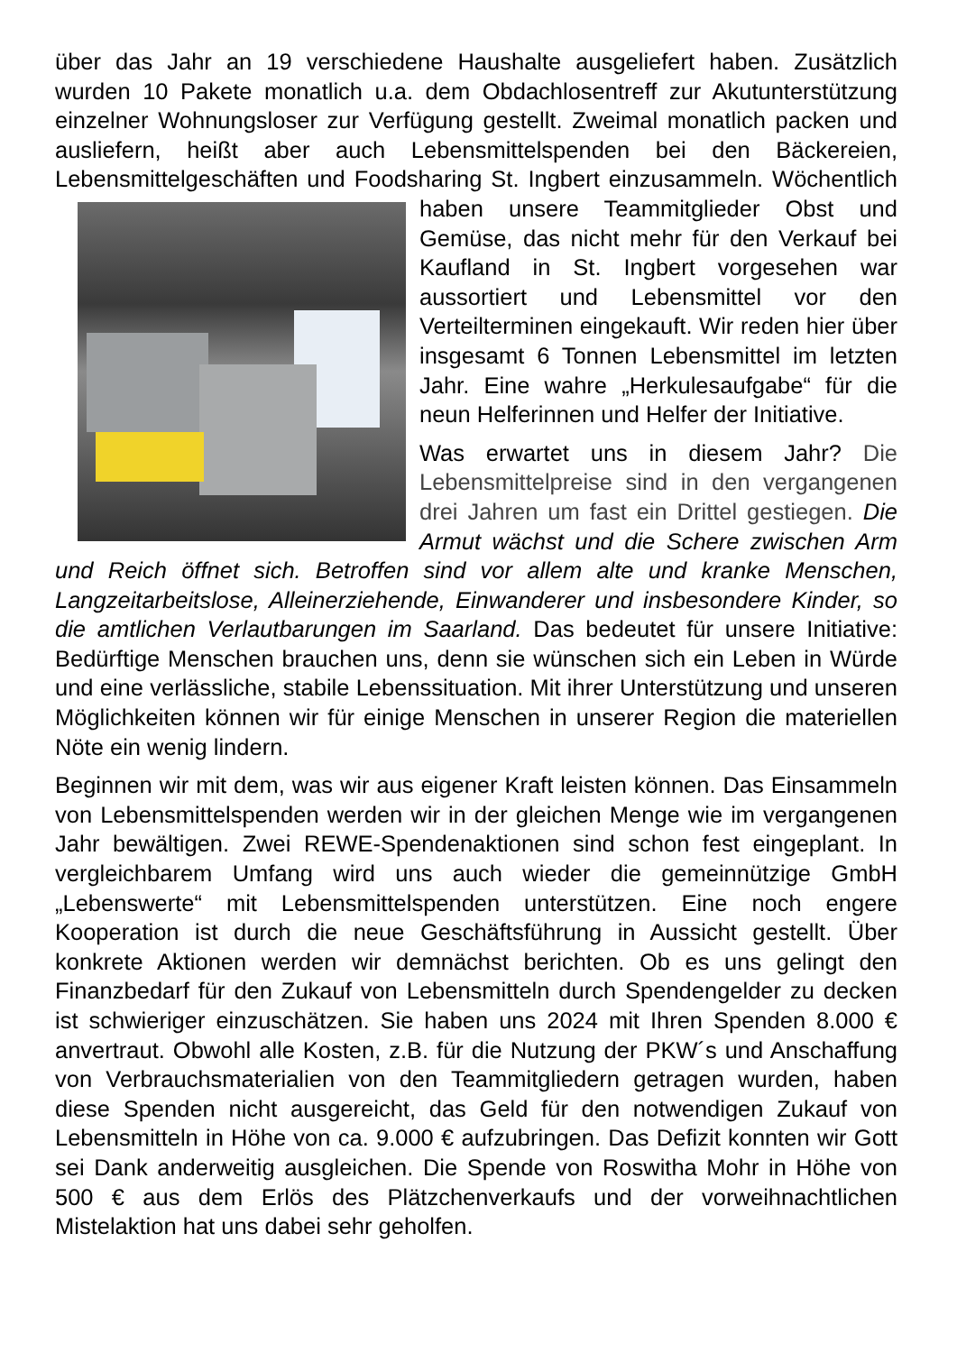über das Jahr an 19 verschiedene Haushalte ausgeliefert haben. Zusätzlich wurden 10 Pakete monatlich u.a. dem Obdachlosentreff zur Akutunter­stützung einzelner Wohnungsloser zur Verfügung gestellt. Zweimal monatlich packen und ausliefern, heißt aber auch Lebensmittelspenden bei den Bäckereien, Lebensmittelgeschäften und Foodsharing St. Ingbert einzusammeln. Wöchentlich haben unsere Teammitglieder Obst und Gemüse, das nicht mehr für den Verkauf bei Kaufland in St. Ingbert vorgesehen war aussortiert und Lebensmittel vor den Verteilterminen eingekauft. Wir reden hier über insgesamt 6 Tonnen Lebensmittel im letzten Jahr. Eine wahre „Herkulesaufgabe“ für die neun Helferinnen und Helfer der Initiative.
Was erwartet uns in diesem Jahr? Die Lebensmittelpreise sind in den vergan­genen drei Jahren um fast ein Drittel gestiegen. Die Armut wächst und die Schere zwischen Arm und Reich öffnet sich. Betroffen sind vor allem alte und kranke Menschen, Langzeitarbeitslose, Alleinerziehende, Einwanderer und insbesondere Kinder, so die amtlichen Verlautbarungen im Saarland. Das bedeutet für unsere Initiative: Bedürftige Menschen brauchen uns, denn sie wünschen sich ein Leben in Würde und eine verlässliche, stabile Lebenssituation. Mit ihrer Unterstützung und unseren Möglichkeiten können wir für einige Menschen in unserer Region die materiellen Nöte ein wenig lindern.
Beginnen wir mit dem, was wir aus eigener Kraft leisten können. Das Einsammeln von Lebensmittelspenden werden wir in der gleichen Menge wie im vergangenen Jahr bewältigen. Zwei REWE-Spendenaktionen sind schon fest eingeplant. In vergleichbarem Umfang wird uns auch wieder die gemeinnützige GmbH „Lebenswerte“ mit Lebensmittelspenden unter­stützen. Eine noch engere Kooperation ist durch die neue Geschäfts­führung in Aussicht gestellt. Über konkrete Aktionen werden wir demnächst berichten. Ob es uns gelingt den Finanzbedarf für den Zukauf von Lebensmitteln durch Spendengelder zu decken ist schwieriger einzu­schätzen. Sie haben uns 2024 mit Ihren Spenden 8.000 € anvertraut. Obwohl alle Kosten, z.B. für die Nutzung der PKW´s und Anschaffung von Verbrauchsmaterialien von den Teammitgliedern getragen wurden, haben diese Spenden nicht ausgereicht, das Geld für den notwendigen Zukauf von Lebensmitteln in Höhe von ca. 9.000 € aufzubringen. Das Defizit konnten wir Gott sei Dank anderweitig ausgleichen. Die Spende von Roswitha Mohr in Höhe von 500 € aus dem Erlös des Plätzchenverkaufs und der vorweihnachtlichen Mistelaktion hat uns dabei sehr geholfen.